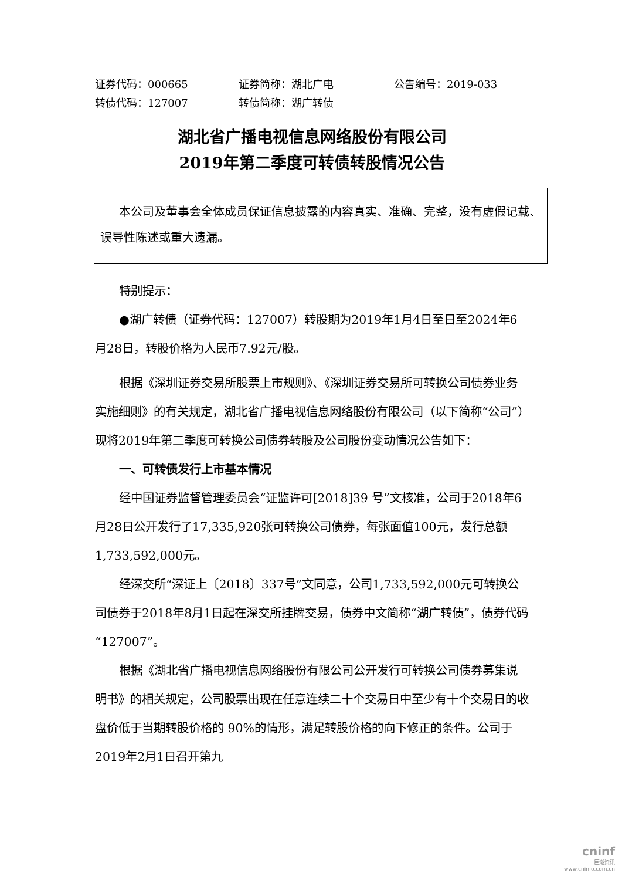证券代码：000665 证券简称：湖北广电 公告编号：2019-033
转债代码：127007 转债简称：湖广转债
湖北省广播电视信息网络股份有限公司
2019年第二季度可转债转股情况公告
本公司及董事会全体成员保证信息披露的内容真实、准确、完整，没有虚假记载、误导性陈述或重大遗漏。
特别提示：
●湖广转债（证券代码：127007）转股期为2019年1月4日至日至2024年6月28日，转股价格为人民币7.92元/股。
根据《深圳证券交易所股票上市规则》、《深圳证券交易所可转换公司债券业务实施细则》的有关规定，湖北省广播电视信息网络股份有限公司（以下简称“公司”）现将2019年第二季度可转换公司债券转股及公司股份变动情况公告如下：
一、可转债发行上市基本情况
经中国证券监督管理委员会“证监许可[2018]39 号”文核准，公司于2018年6月28日公开发行了17,335,920张可转换公司债券，每张面值100元，发行总额1,733,592,000元。
经深交所“深证上〔2018〕337号”文同意，公司1,733,592,000元可转换公司债券于2018年8月1日起在深交所挂牌交易，债券中文简称“湖广转债”，债券代码“127007”。
根据《湖北省广播电视信息网络股份有限公司公开发行可转换公司债券募集说明书》的相关规定，公司股票出现在任意连续二十个交易日中至少有十个交易日的收盘价低于当期转股价格的 90%的情形，满足转股价格的向下修正的条件。公司于2019年2月1日召开第九
cninf
巨潮资讯
www.cninfo.com.cn